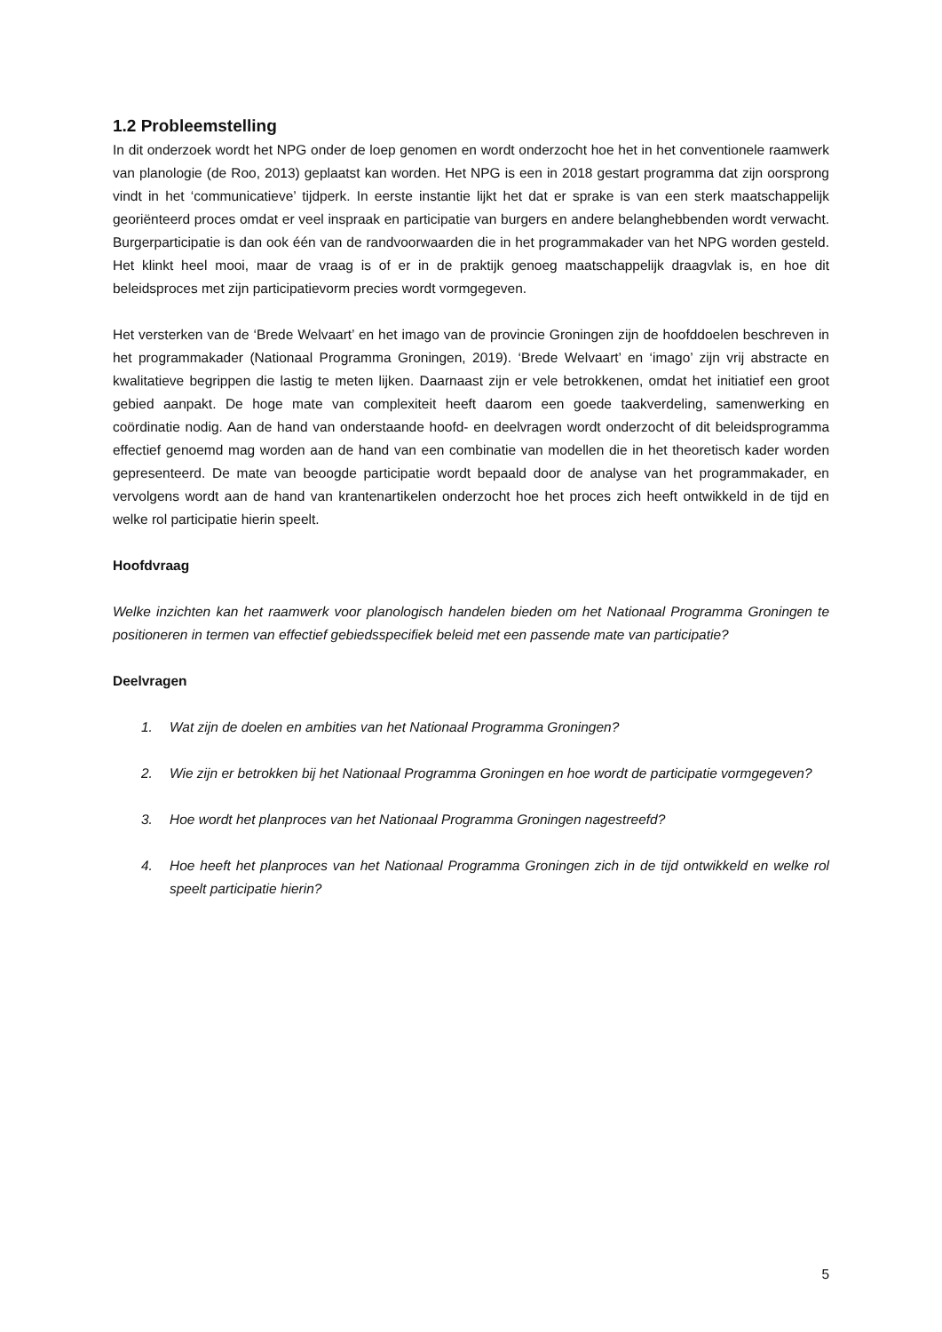1.2 Probleemstelling
In dit onderzoek wordt het NPG onder de loep genomen en wordt onderzocht hoe het in het conventionele raamwerk van planologie (de Roo, 2013) geplaatst kan worden. Het NPG is een in 2018 gestart programma dat zijn oorsprong vindt in het ‘communicatieve’ tijdperk. In eerste instantie lijkt het dat er sprake is van een sterk maatschappelijk georiënteerd proces omdat er veel inspraak en participatie van burgers en andere belanghebbenden wordt verwacht. Burgerparticipatie is dan ook één van de randvoorwaarden die in het programmakader van het NPG worden gesteld. Het klinkt heel mooi, maar de vraag is of er in de praktijk genoeg maatschappelijk draagvlak is, en hoe dit beleidsproces met zijn participatievorm precies wordt vormgegeven.
Het versterken van de ‘Brede Welvaart’ en het imago van de provincie Groningen zijn de hoofddoelen beschreven in het programmakader (Nationaal Programma Groningen, 2019). ‘Brede Welvaart’ en ‘imago’ zijn vrij abstracte en kwalitatieve begrippen die lastig te meten lijken. Daarnaast zijn er vele betrokkenen, omdat het initiatief een groot gebied aanpakt. De hoge mate van complexiteit heeft daarom een goede taakverdeling, samenwerking en coördinatie nodig. Aan de hand van onderstaande hoofd- en deelvragen wordt onderzocht of dit beleidsprogramma effectief genoemd mag worden aan de hand van een combinatie van modellen die in het theoretisch kader worden gepresenteerd. De mate van beoogde participatie wordt bepaald door de analyse van het programmakader, en vervolgens wordt aan de hand van krantenartikelen onderzocht hoe het proces zich heeft ontwikkeld in de tijd en welke rol participatie hierin speelt.
Hoofdvraag
Welke inzichten kan het raamwerk voor planologisch handelen bieden om het Nationaal Programma Groningen te positioneren in termen van effectief gebiedsspecifiek beleid met een passende mate van participatie?
Deelvragen
1. Wat zijn de doelen en ambities van het Nationaal Programma Groningen?
2. Wie zijn er betrokken bij het Nationaal Programma Groningen en hoe wordt de participatie vormgegeven?
3. Hoe wordt het planproces van het Nationaal Programma Groningen nagestreefd?
4. Hoe heeft het planproces van het Nationaal Programma Groningen zich in de tijd ontwikkeld en welke rol speelt participatie hierin?
5